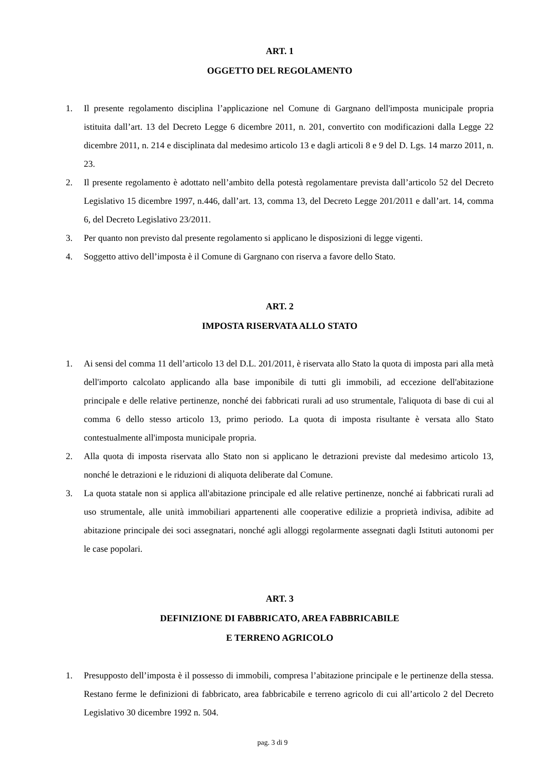ART. 1
OGGETTO DEL REGOLAMENTO
1. Il presente regolamento disciplina l’applicazione nel Comune di Gargnano dell'imposta municipale propria istituita dall’art. 13 del Decreto Legge 6 dicembre 2011, n. 201, convertito con modificazioni dalla Legge 22 dicembre 2011, n. 214 e disciplinata dal medesimo articolo 13 e dagli articoli 8 e 9 del D. Lgs. 14 marzo 2011, n. 23.
2. Il presente regolamento è adottato nell’ambito della potestà regolamentare prevista dall’articolo 52 del Decreto Legislativo 15 dicembre 1997, n.446, dall’art. 13, comma 13, del Decreto Legge 201/2011 e dall’art. 14, comma 6, del Decreto Legislativo 23/2011.
3. Per quanto non previsto dal presente regolamento si applicano le disposizioni di legge vigenti.
4. Soggetto attivo dell’imposta è il Comune di Gargnano con riserva a favore dello Stato.
ART. 2
IMPOSTA RISERVATA ALLO STATO
1. Ai sensi del comma 11 dell’articolo 13 del D.L. 201/2011, è riservata allo Stato la quota di imposta pari alla metà dell'importo calcolato applicando alla base imponibile di tutti gli immobili, ad eccezione dell'abitazione principale e delle relative pertinenze, nonché dei fabbricati rurali ad uso strumentale, l'aliquota di base di cui al comma 6 dello stesso articolo 13, primo periodo. La quota di imposta risultante è versata allo Stato contestualmente all'imposta municipale propria.
2. Alla quota di imposta riservata allo Stato non si applicano le detrazioni previste dal medesimo articolo 13, nonché le detrazioni e le riduzioni di aliquota deliberate dal Comune.
3. La quota statale non si applica all'abitazione principale ed alle relative pertinenze, nonché ai fabbricati rurali ad uso strumentale, alle unità immobiliari appartenenti alle cooperative edilizie a proprietà indivisa, adibite ad abitazione principale dei soci assegnatari, nonché agli alloggi regolarmente assegnati dagli Istituti autonomi per le case popolari.
ART. 3
DEFINIZIONE DI FABBRICATO, AREA FABBRICABILE
E TERRENO AGRICOLO
1. Presupposto dell’imposta è il possesso di immobili, compresa l’abitazione principale e le pertinenze della stessa. Restano ferme le definizioni di fabbricato, area fabbricabile e terreno agricolo di cui all’articolo 2 del Decreto Legislativo 30 dicembre 1992 n. 504.
pag. 3 di 9